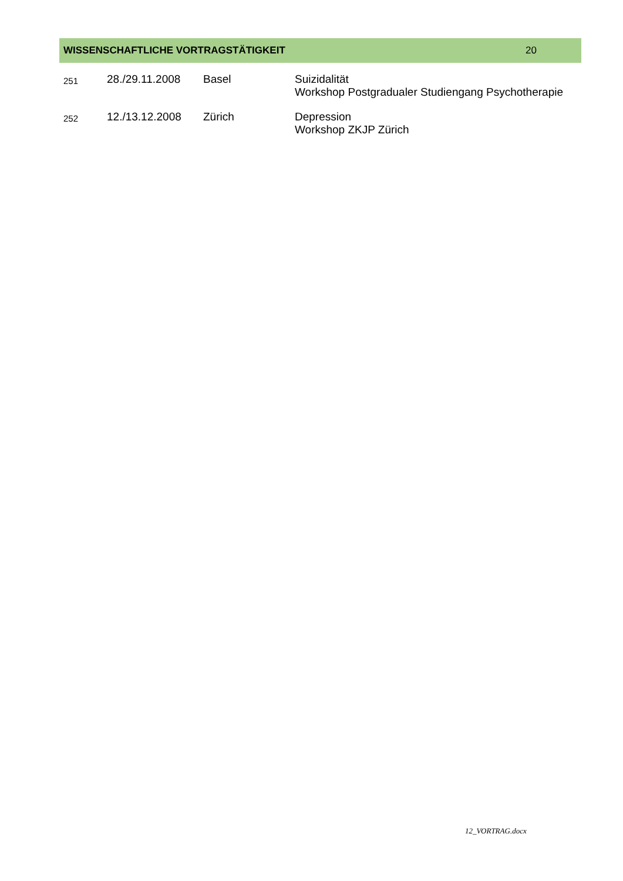WISSENSCHAFTLICHE VORTRAGSTÄTIGKEIT 20
| 251 | 28./29.11.2008 | Basel | Suizidalität Workshop Postgradualer Studiengang Psychotherapie |
| 252 | 12./13.12.2008 | Zürich | Depression Workshop ZKJP Zürich |
12_VORTRAG.docx